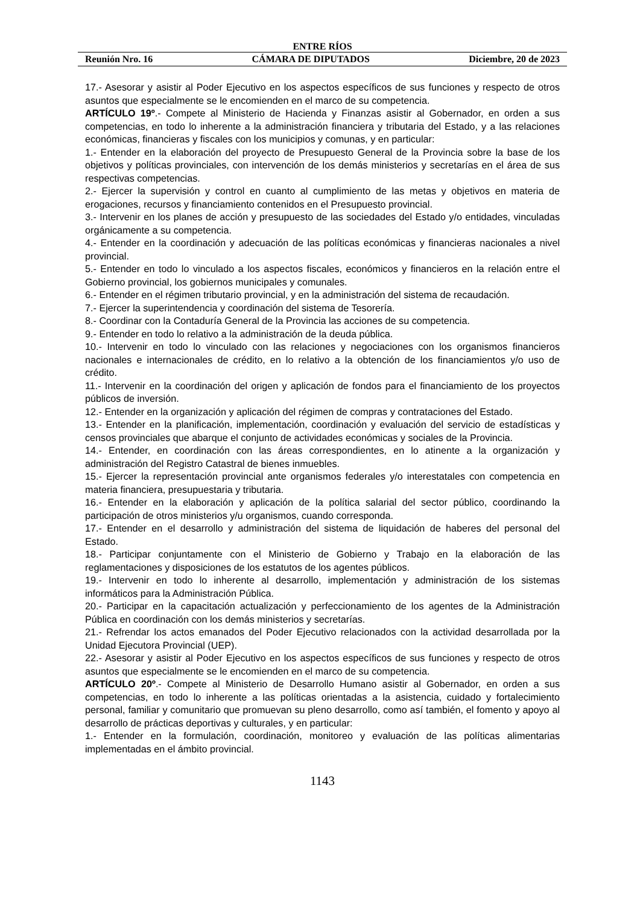ENTRE RÍOS
Reunión Nro. 16 CÁMARA DE DIPUTADOS Diciembre, 20 de 2023
17.- Asesorar y asistir al Poder Ejecutivo en los aspectos específicos de sus funciones y respecto de otros asuntos que especialmente se le encomienden en el marco de su competencia.
ARTÍCULO 19º.- Compete al Ministerio de Hacienda y Finanzas asistir al Gobernador, en orden a sus competencias, en todo lo inherente a la administración financiera y tributaria del Estado, y a las relaciones económicas, financieras y fiscales con los municipios y comunas, y en particular:
1.- Entender en la elaboración del proyecto de Presupuesto General de la Provincia sobre la base de los objetivos y políticas provinciales, con intervención de los demás ministerios y secretarías en el área de sus respectivas competencias.
2.- Ejercer la supervisión y control en cuanto al cumplimiento de las metas y objetivos en materia de erogaciones, recursos y financiamiento contenidos en el Presupuesto provincial.
3.- Intervenir en los planes de acción y presupuesto de las sociedades del Estado y/o entidades, vinculadas orgánicamente a su competencia.
4.- Entender en la coordinación y adecuación de las políticas económicas y financieras nacionales a nivel provincial.
5.- Entender en todo lo vinculado a los aspectos fiscales, económicos y financieros en la relación entre el Gobierno provincial, los gobiernos municipales y comunales.
6.- Entender en el régimen tributario provincial, y en la administración del sistema de recaudación.
7.- Ejercer la superintendencia y coordinación del sistema de Tesorería.
8.- Coordinar con la Contaduría General de la Provincia las acciones de su competencia.
9.- Entender en todo lo relativo a la administración de la deuda pública.
10.- Intervenir en todo lo vinculado con las relaciones y negociaciones con los organismos financieros nacionales e internacionales de crédito, en lo relativo a la obtención de los financiamientos y/o uso de crédito.
11.- Intervenir en la coordinación del origen y aplicación de fondos para el financiamiento de los proyectos públicos de inversión.
12.- Entender en la organización y aplicación del régimen de compras y contrataciones del Estado.
13.- Entender en la planificación, implementación, coordinación y evaluación del servicio de estadísticas y censos provinciales que abarque el conjunto de actividades económicas y sociales de la Provincia.
14.- Entender, en coordinación con las áreas correspondientes, en lo atinente a la organización y administración del Registro Catastral de bienes inmuebles.
15.- Ejercer la representación provincial ante organismos federales y/o interestatales con competencia en materia financiera, presupuestaria y tributaria.
16.- Entender en la elaboración y aplicación de la política salarial del sector público, coordinando la participación de otros ministerios y/u organismos, cuando corresponda.
17.- Entender en el desarrollo y administración del sistema de liquidación de haberes del personal del Estado.
18.- Participar conjuntamente con el Ministerio de Gobierno y Trabajo en la elaboración de las reglamentaciones y disposiciones de los estatutos de los agentes públicos.
19.- Intervenir en todo lo inherente al desarrollo, implementación y administración de los sistemas informáticos para la Administración Pública.
20.- Participar en la capacitación actualización y perfeccionamiento de los agentes de la Administración Pública en coordinación con los demás ministerios y secretarías.
21.- Refrendar los actos emanados del Poder Ejecutivo relacionados con la actividad desarrollada por la Unidad Ejecutora Provincial (UEP).
22.- Asesorar y asistir al Poder Ejecutivo en los aspectos específicos de sus funciones y respecto de otros asuntos que especialmente se le encomienden en el marco de su competencia.
ARTÍCULO 20º.- Compete al Ministerio de Desarrollo Humano asistir al Gobernador, en orden a sus competencias, en todo lo inherente a las políticas orientadas a la asistencia, cuidado y fortalecimiento personal, familiar y comunitario que promuevan su pleno desarrollo, como así también, el fomento y apoyo al desarrollo de prácticas deportivas y culturales, y en particular:
1.- Entender en la formulación, coordinación, monitoreo y evaluación de las políticas alimentarias implementadas en el ámbito provincial.
1143